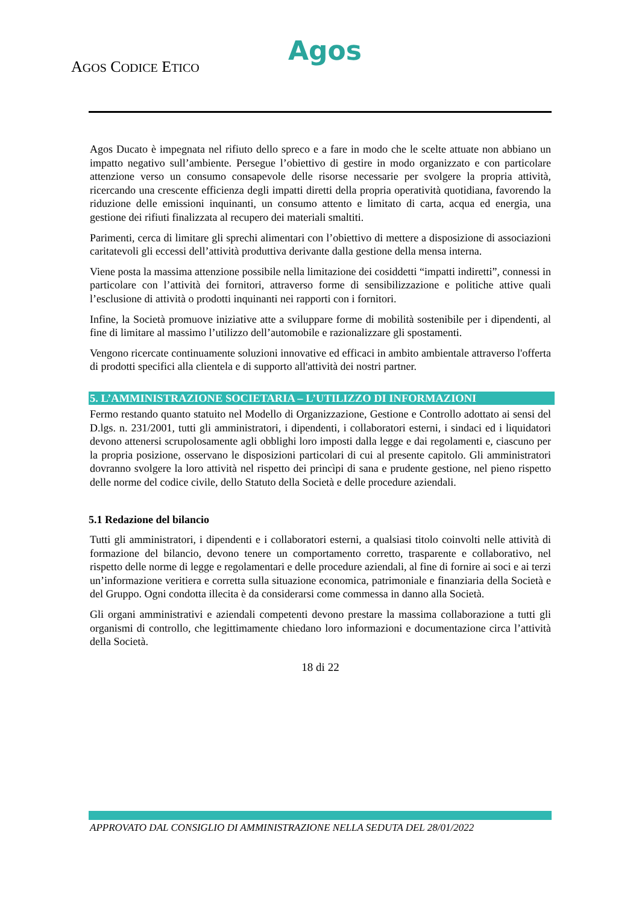Agos
AGOS CODICE ETICO
Agos Ducato è impegnata nel rifiuto dello spreco e a fare in modo che le scelte attuate non abbiano un impatto negativo sull’ambiente. Persegue l’obiettivo di gestire in modo organizzato e con particolare attenzione verso un consumo consapevole delle risorse necessarie per svolgere la propria attività, ricercando una crescente efficienza degli impatti diretti della propria operatività quotidiana, favorendo la riduzione delle emissioni inquinanti, un consumo attento e limitato di carta, acqua ed energia, una gestione dei rifiuti finalizzata al recupero dei materiali smaltiti.
Parimenti, cerca di limitare gli sprechi alimentari con l’obiettivo di mettere a disposizione di associazioni caritatevoli gli eccessi dell’attività produttiva derivante dalla gestione della mensa interna.
Viene posta la massima attenzione possibile nella limitazione dei cosiddetti “impatti indiretti”, connessi in particolare con l’attività dei fornitori, attraverso forme di sensibilizzazione e politiche attive quali l’esclusione di attività o prodotti inquinanti nei rapporti con i fornitori.
Infine, la Società promuove iniziative atte a sviluppare forme di mobilità sostenibile per i dipendenti, al fine di limitare al massimo l’utilizzo dell’automobile e razionalizzare gli spostamenti.
Vengono ricercate continuamente soluzioni innovative ed efficaci in ambito ambientale attraverso l'offerta di prodotti specifici alla clientela e di supporto all'attività dei nostri partner.
5. L’AMMINISTRAZIONE SOCIETARIA – L’UTILIZZO DI INFORMAZIONI
Fermo restando quanto statuito nel Modello di Organizzazione, Gestione e Controllo adottato ai sensi del D.lgs. n. 231/2001, tutti gli amministratori, i dipendenti, i collaboratori esterni, i sindaci ed i liquidatori devono attenersi scrupolosamente agli obblighi loro imposti dalla legge e dai regolamenti e, ciascuno per la propria posizione, osservano le disposizioni particolari di cui al presente capitolo. Gli amministratori dovranno svolgere la loro attività nel rispetto dei princìpi di sana e prudente gestione, nel pieno rispetto delle norme del codice civile, dello Statuto della Società e delle procedure aziendali.
5.1 Redazione del bilancio
Tutti gli amministratori, i dipendenti e i collaboratori esterni, a qualsiasi titolo coinvolti nelle attività di formazione del bilancio, devono tenere un comportamento corretto, trasparente e collaborativo, nel rispetto delle norme di legge e regolamentari e delle procedure aziendali, al fine di fornire ai soci e ai terzi un’informazione veritiera e corretta sulla situazione economica, patrimoniale e finanziaria della Società e del Gruppo. Ogni condotta illecita è da considerarsi come commessa in danno alla Società.
Gli organi amministrativi e aziendali competenti devono prestare la massima collaborazione a tutti gli organismi di controllo, che legittimamente chiedano loro informazioni e documentazione circa l’attività della Società.
18 di 22
APPROVATO DAL CONSIGLIO DI AMMINISTRAZIONE NELLA SEDUTA DEL 28/01/2022